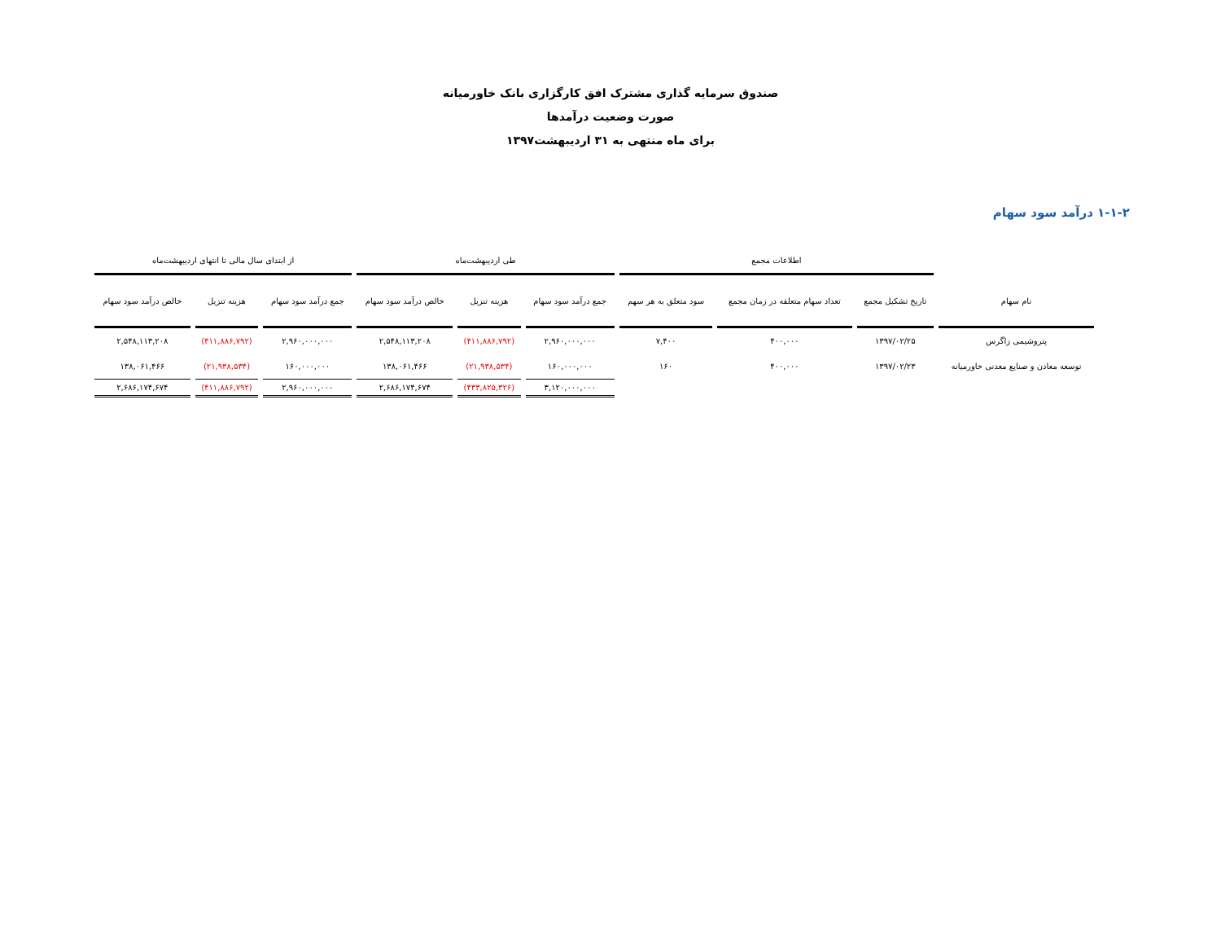صندوق سرمایه گذاری مشترک افق کارگزاری بانک خاورمیانه
صورت وضعیت درآمدها
برای ماه منتهی به ۳۱ اردیبهشت۱۳۹۷
۱-۱-۲ درآمد سود سهام
| | اطلاعات مجمع | | | طی اردیبهشت‌ماه | | | از ابتدای سال مالی تا انتهای اردیبهشت‌ماه | | |
| --- | --- | --- | --- | --- | --- | --- | --- | --- | --- |
| نام سهام | تاریخ تشکیل مجمع | تعداد سهام متعلقه در زمان مجمع | سود متعلق به هر سهم | جمع درآمد سود سهام | هزینه تنزیل | خالص درآمد سود سهام | جمع درآمد سود سهام | هزینه تنزیل | خالص درآمد سود سهام |
| پتروشیمی زاگرس | ۱۳۹۷/۰۲/۲۵ | ۴۰۰,۰۰۰ | ۷,۴۰۰ | ۲,۹۶۰,۰۰۰,۰۰۰ | (۴۱۱,۸۸۶,۷۹۲) | ۲,۵۴۸,۱۱۳,۲۰۸ | ۲,۹۶۰,۰۰۰,۰۰۰ | (۴۱۱,۸۸۶,۷۹۲) | ۲,۵۴۸,۱۱۳,۲۰۸ |
| توسعه معادن و صنایع معدنی خاورمیانه | ۱۳۹۷/۰۲/۲۳ | ۴۰۰,۰۰۰ | ۱۶۰ | ۱۶۰,۰۰۰,۰۰۰ | (۲۱,۹۳۸,۵۳۴) | ۱۳۸,۰۶۱,۴۶۶ | ۱۶۰,۰۰۰,۰۰۰ | (۲۱,۹۳۸,۵۳۴) | ۱۳۸,۰۶۱,۴۶۶ |
| | | | | ۳,۱۲۰,۰۰۰,۰۰۰ | (۴۳۳,۸۲۵,۳۲۶) | ۲,۶۸۶,۱۷۴,۶۷۴ | ۲,۹۶۰,۰۰۰,۰۰۰ | (۴۱۱,۸۸۶,۷۹۲) | ۲,۶۸۶,۱۷۴,۶۷۴ |